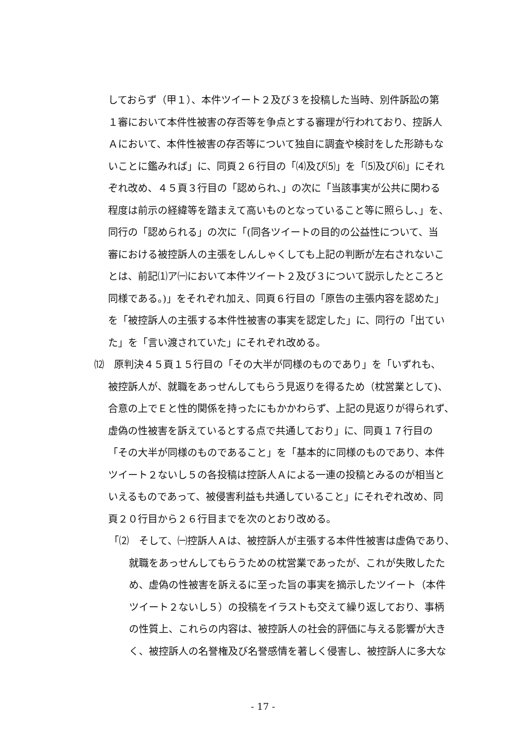しておらず（甲１）、本件ツイート２及び３を投稿した当時、別件訴訟の第
１審において本件性被害の存否等を争点とする審理が行われており、控訴人
Ａにおいて、本件性被害の存否等について独自に調査や検討をした形跡もな
いことに鑑みれば」に、同頁２６行目の「⑷及び⑸」を「⑸及び⑹」にそれ
ぞれ改め、４５頁３行目の「認められ、」の次に「当該事実が公共に関わる
程度は前示の経緯等を踏まえて高いものとなっていること等に照らし、」を、
同行の「認められる」の次に「(同各ツイートの目的の公益性について、当
審における被控訴人の主張をしんしゃくしても上記の判断が左右されないこ
とは、前記⑴ア㈠において本件ツイート２及び３について説示したところと
同様である。)」をそれぞれ加え、同頁６行目の「原告の主張内容を認めた」
を「被控訴人の主張する本件性被害の事実を認定した」に、同行の「出てい
た」を「言い渡されていた」にそれぞれ改める。
⑿　原判決４５頁１５行目の「その大半が同様のものであり」を「いずれも、
被控訴人が、就職をあっせんしてもらう見返りを得るため（枕営業として)、
合意の上でＥと性的関係を持ったにもかかわらず、上記の見返りが得られず、
虚偽の性被害を訴えているとする点で共通しており」に、同頁１７行目の
「その大半が同様のものであること」を「基本的に同様のものであり、本件
ツイート２ないし５の各投稿は控訴人Ａによる一連の投稿とみるのが相当と
いえるものであって、被侵害利益も共通していること」にそれぞれ改め、同
頁２０行目から２６行目までを次のとおり改める。
「⑵　そして、㈠控訴人Ａは、被控訴人が主張する本件性被害は虚偽であり、
就職をあっせんしてもらうための枕営業であったが、これが失敗したた
め、虚偽の性被害を訴えるに至った旨の事実を摘示したツイート（本件
ツイート２ないし５）の投稿をイラストも交えて繰り返しており、事柄
の性質上、これらの内容は、被控訴人の社会的評価に与える影響が大き
く、被控訴人の名誉権及び名誉感情を著しく侵害し、被控訴人に多大な
- 17 -